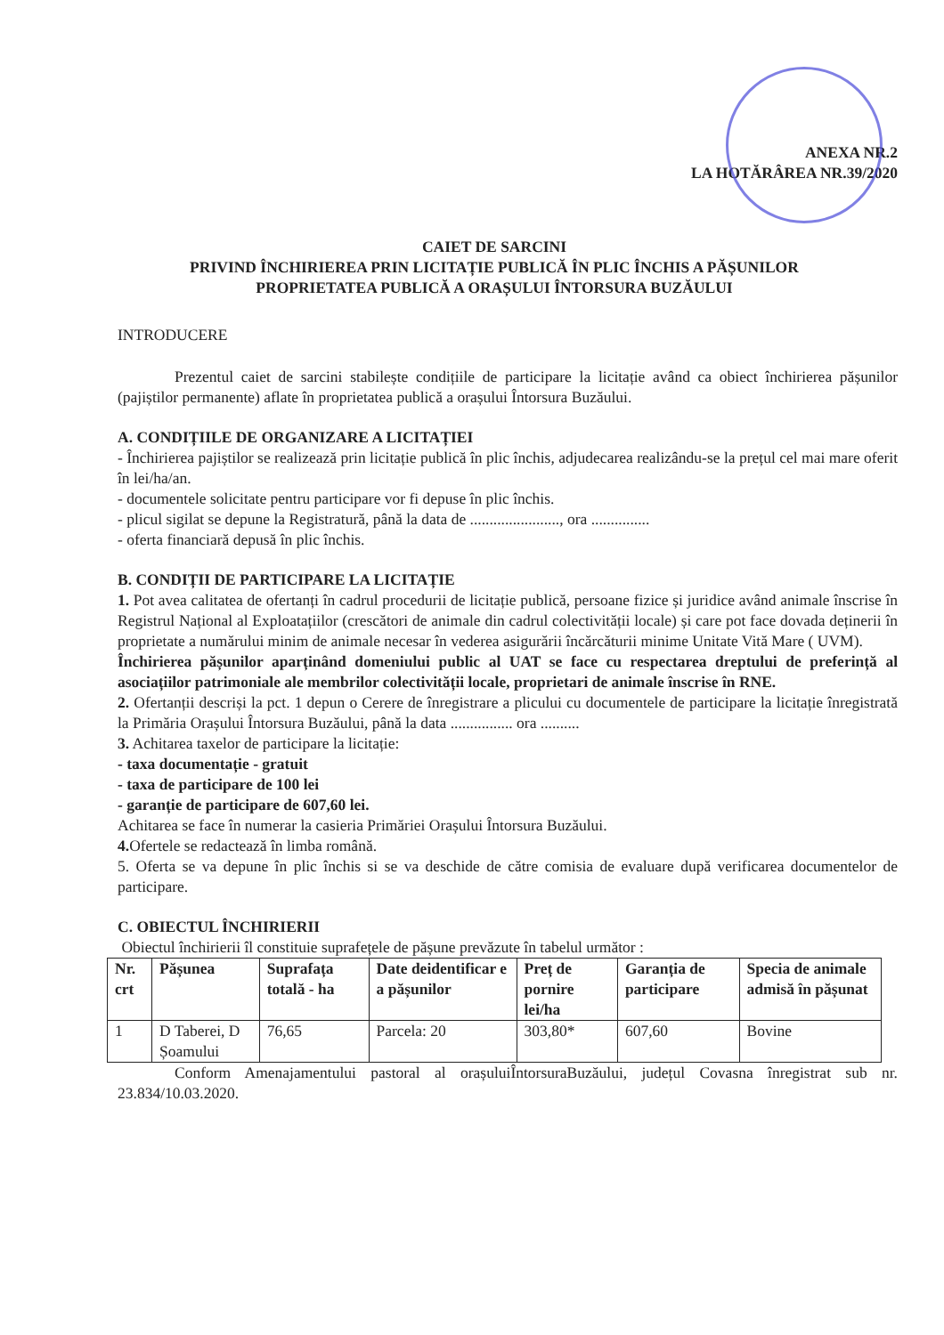ANEXA NR.2
LA HOTĂRÂREA NR.39/2020
CAIET DE SARCINI
PRIVIND ÎNCHIRIEREA PRIN LICITAȚIE PUBLICĂ ÎN PLIC ÎNCHIS A PĂȘUNILOR
PROPRIETATEA PUBLICĂ A ORAȘULUI ÎNTORSURA BUZĂULUI
INTRODUCERE
Prezentul caiet de sarcini stabilește condițiile de participare la licitație având ca obiect închirierea pășunilor (pajiștilor permanente) aflate în proprietatea publică a orașului Întorsura Buzăului.
A. CONDIȚIILE DE ORGANIZARE A LICITAȚIEI
- Închirierea pajiștilor se realizează prin licitație publică în plic închis, adjudecarea realizându-se la prețul cel mai mare oferit în lei/ha/an.
- documentele solicitate pentru participare vor fi depuse în plic închis.
- plicul sigilat se depune la Registratură, până la data de ......................., ora ...............
- oferta financiară depusă în plic închis.
B. CONDIȚII DE PARTICIPARE LA LICITAȚIE
1. Pot avea calitatea de ofertanți în cadrul procedurii de licitație publică, persoane fizice și juridice având animale înscrise în Registrul Național al Exploatațiilor (crescători de animale din cadrul colectivității locale) și care pot face dovada deținerii în proprietate a numărului minim de animale necesar în vederea asigurării încărcăturii minime Unitate Vită Mare ( UVM).
Închirierea pășunilor aparținând domeniului public al UAT se face cu respectarea dreptului de preferință al asociațiilor patrimoniale ale membrilor colectivității locale, proprietari de animale înscrise în RNE.
2. Ofertanții descriși la pct. 1 depun o Cerere de înregistrare a plicului cu documentele de participare la licitație înregistrată la Primăria Orașului Întorsura Buzăului, până la data ................ ora ..........
3. Achitarea taxelor de participare la licitație:
- taxa documentație - gratuit
- taxa de participare de 100 lei
- garanție de participare de 607,60 lei.
Achitarea se face în numerar la casieria Primăriei Orașului Întorsura Buzăului.
4. Ofertele se redactează în limba română.
5. Oferta se va depune în plic închis si se va deschide de către comisia de evaluare după verificarea documentelor de participare.
C. OBIECTUL ÎNCHIRIERII
Obiectul închirierii îl constituie suprafețele de pășune prevăzute în tabelul următor :
| Nr. crt | Pășunea | Suprafața totală - ha | Date deidentificar e a pășunilor | Preț de pornire lei/ha | Garanția de participare | Specia de animale admisă în pășunat |
| --- | --- | --- | --- | --- | --- | --- |
| 1 | D Taberei, D Șoamului | 76,65 | Parcela: 20 | 303,80* | 607,60 | Bovine |
Conform Amenajamentului pastoral al orașuluiÎntorsuraBuzăului, județul Covasna înregistrat sub nr. 23.834/10.03.2020.